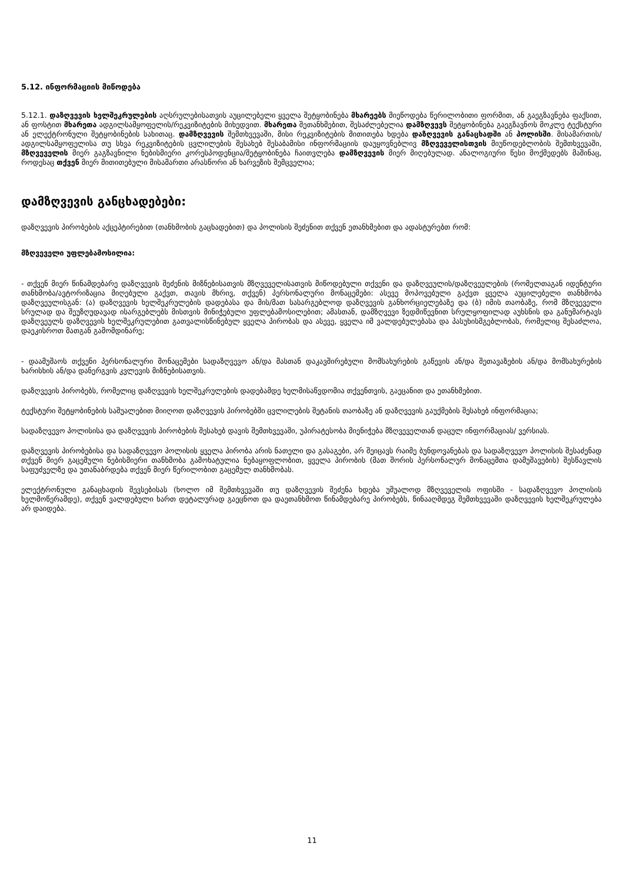5.12. ინფორმაციის მიწოდება
5.12.1. დაზღვევის ხელშეკრულების აღსრულებისათვის აუცილებელი ყველა შეტყობინება მხარეებს მიეწოდება წერილობითი ფორმით, ან გაეგზავნება ფაქსით, ან ფოსტით მხარეთა ადგილსამყოფელის/რეკვიზიტების მიხედვით. მხარეთა შეთანხმებით, შესაძლებელია დამზღვევს შეტყობინება გაეგზავნოს მოკლე ტექსტური ან ელექტრონული შეტყობინების სახითაც. დამზღვევის შემთხვევაში, მისი რეკვიზიტების მითითება ხდება დაზღვევის განაცხადში ან პოლისში. მისამართის/ადგილსამყოფელისა თუ სხვა რეკვიზიტების ცვლილების შესახებ შესაბამისი ინფორმაციის დაუყოვნებლივ მზღვეველისთვის მიუწოდებლობის შემთხვევაში, მზღვეველის მიერ გაგზავნილი ნებისმიერი კორესპოდენცია/შეტყობინება ჩაითვლება დამზღვევის მიერ მიღებულად. ანალოგიური წესი მოქმედებს მაშინაც, როდესაც თქვენ მიერ მითითებული მისამართი არასწორი ან ხარვეზის შემცველია;
დამზღვევის განცხადებები:
დაზღვევის პირობების აქცეპტირებით (თანხმობის გაცხადებით) და პოლისის შეძენით თქვენ ეთანხმებით და ადასტურებთ რომ:
მზღვეველი უფლებამოსილია:
- თქვენ მიერ წინამდებარე დაზღვევის შეძენის მიზნებისათვის მზღვეველისათვის მიწოდებული თქვენი და დაზღვეულის/დაზღვეულების (რომელთაგან იდენტური თანხმობა/ავტორიზაცია მიღებული გაქვთ, თავის მხრივ, თქვენ) პერსონალური მონაცემები: ასევე მოპოვებული გაქვთ ყველა აუცილებელი თანხმობა დაზღვეულისგან: (ა) დაზღვევის ხელშეკრულების დადებასა და მის/მათ სასარგებლოდ დაზღვევის განხორციელებაზე და (ბ) იმის თაობაზე, რომ მზღვეველი სრულად და შეუზღუდავად ისარგებლებს მისთვის მინიჭებული უფლებამოსილებით; ამასთან, დამზღვევი ზედმიწევნით სრულყოფილად აუხსნის და განუმარტავს დაზღვეულს დაზღვევის ხელშეკრულებით გათვალისწინებულ ყველა პირობას და ასევე, ყველა იმ ვალდებულებასა და პასუხისმგებლობას, რომელიც შესაძლოა, დაეკისროთ მათგან გამომდინარე;
- დაამუშაოს თქვენი პერსონალური მონაცემები სადაზღვევო ან/და მასთან დაკავშირებული მომსახურების გაწევის ან/და შეთავაზების ან/და მომსახურების ხარისხის ან/და დანერგვის კვლევის მიზნებისათვის.
დაზღვევის პირობებს, რომელიც დაზღვევის ხელშეკრულების დადებამდე ხელმისაწვდომია თქვენთვის, გაეცანით და ეთანხმებით.
ტექსტური შეტყობინების საშუალებით მიიღოთ დაზღვევის პირობებში ცვლილების შეტანის თაობაზე ან დაზღვევის გაუქმების შესახებ ინფორმაცია;
სადაზღვევო პოლისისა და დაზღვევის პირობების შესახებ დავის შემთხვევაში, უპირატესობა მიენიჭება მზღვეველთან დაცულ ინფორმაციას/ ვერსიას.
დაზღვევის პირობებისა და სადაზღვევო პოლისის ყველა პირობა არის ნათელი და გასაგები, არ შეიცავს რაიმე ბუნდოვანებას და სადაზღვევო პოლისის შესაძენად თქვენ მიერ გაცემული ნებისმიერი თანხმობა გამოხატულია ნებაყოფლობით, ყველა პირობის (მათ შორის პერსონალურ მონაცემთა დამუშავების) შესწავლის საფუძველზე და უთანაბრდება თქვენ მიერ წერილობით გაცემულ თანხმობას.
ელექტრონული განაცხადის შევსებისას (ხოლო იმ შემთხვევაში თუ დაზღვევის შეძენა ხდება უშუალოდ მზღვეველის ოფისში - სადაზღვევო პოლისის ხელმოწერამდე), თქვენ ვალდებული ხართ დეტალურად გაეცნოთ და დაეთანხმოთ წინამდებარე პირობებს, წინააღმდეგ შემთხვევაში დაზღვევის ხელშეკრულება არ დაიდება.
11